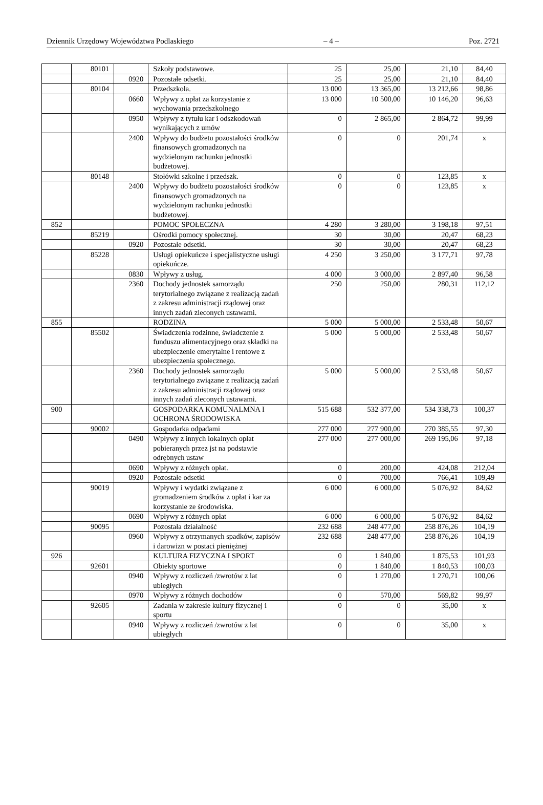Dziennik Urzędowy Województwa Podlaskiego – 4 – Poz. 2721
| | 80101 | | Szkoły podstawowe. | 25 | 25,00 | 21,10 | 84,40 |
| | | 0920 | Pozostałe odsetki. | 25 | 25,00 | 21,10 | 84,40 |
| | 80104 | | Przedszkola. | 13 000 | 13 365,00 | 13 212,66 | 98,86 |
| | | 0660 | Wpływy z opłat za korzystanie z wychowania przedszkolnego | 13 000 | 10 500,00 | 10 146,20 | 96,63 |
| | | 0950 | Wpływy z tytułu kar i odszkodowań wynikających z umów | 0 | 2 865,00 | 2 864,72 | 99,99 |
| | | 2400 | Wpływy do budżetu pozostałości środków finansowych gromadzonych na wydzielonym rachunku jednostki budżetowej. | 0 | 0 | 201,74 | x |
| | 80148 | | Stołówki szkolne i przedszk. | 0 | 0 | 123,85 | x |
| | | 2400 | Wpływy do budżetu pozostałości środków finansowych gromadzonych na wydzielonym rachunku jednostki budżetowej. | 0 | 0 | 123,85 | x |
| 852 | | | POMOC SPOŁECZNA | 4 280 | 3 280,00 | 3 198,18 | 97,51 |
| | 85219 | | Ośrodki pomocy społecznej. | 30 | 30,00 | 20,47 | 68,23 |
| | | 0920 | Pozostałe odsetki. | 30 | 30,00 | 20,47 | 68,23 |
| | 85228 | | Usługi opiekuńcze i specjalistyczne usługi opiekuńcze. | 4 250 | 3 250,00 | 3 177,71 | 97,78 |
| | | 0830 | Wpływy z usług. | 4 000 | 3 000,00 | 2 897,40 | 96,58 |
| | | 2360 | Dochody jednostek samorządu terytorialnego związane z realizacją zadań z zakresu administracji rządowej oraz innych zadań zleconych ustawami. | 250 | 250,00 | 280,31 | 112,12 |
| 855 | | | RODZINA | 5 000 | 5 000,00 | 2 533,48 | 50,67 |
| | 85502 | | Świadczenia rodzinne, świadczenie z funduszu alimentacyjnego oraz składki na ubezpieczenie emerytalne i rentowe z ubezpieczenia społecznego. | 5 000 | 5 000,00 | 2 533,48 | 50,67 |
| | | 2360 | Dochody jednostek samorządu terytorialnego związane z realizacją zadań z zakresu administracji rządowej oraz innych zadań zleconych ustawami. | 5 000 | 5 000,00 | 2 533,48 | 50,67 |
| 900 | | | GOSPODARKA KOMUNALMNA I OCHRONA ŚRODOWISKA | 515 688 | 532 377,00 | 534 338,73 | 100,37 |
| | 90002 | | Gospodarka odpadami | 277 000 | 277 900,00 | 270 385,55 | 97,30 |
| | | 0490 | Wpływy z innych lokalnych opłat pobieranych przez jst na podstawie odrębnych ustaw | 277 000 | 277 000,00 | 269 195,06 | 97,18 |
| | | 0690 | Wpływy z różnych opłat. | 0 | 200,00 | 424,08 | 212,04 |
| | | 0920 | Pozostałe odsetki | 0 | 700,00 | 766,41 | 109,49 |
| | 90019 | | Wpływy i wydatki związane z gromadzeniem środków z opłat i kar za korzystanie ze środowiska. | 6 000 | 6 000,00 | 5 076,92 | 84,62 |
| | | 0690 | Wpływy z różnych opłat | 6 000 | 6 000,00 | 5 076,92 | 84,62 |
| | 90095 | | Pozostała działalność | 232 688 | 248 477,00 | 258 876,26 | 104,19 |
| | | 0960 | Wpływy z otrzymanych spadków, zapisów i darowizn w postaci pieniężnej | 232 688 | 248 477,00 | 258 876,26 | 104,19 |
| 926 | | | KULTURA FIZYCZNA I SPORT | 0 | 1 840,00 | 1 875,53 | 101,93 |
| | 92601 | | Obiekty sportowe | 0 | 1 840,00 | 1 840,53 | 100,03 |
| | | 0940 | Wpływy z rozliczeń /zwrotów z lat ubiegłych | 0 | 1 270,00 | 1 270,71 | 100,06 |
| | | 0970 | Wpływy z różnych dochodów | 0 | 570,00 | 569,82 | 99,97 |
| | 92605 | | Zadania w zakresie kultury fizycznej i sportu | 0 | 0 | 35,00 | x |
| | | 0940 | Wpływy z rozliczeń /zwrotów z lat ubiegłych | 0 | 0 | 35,00 | x |